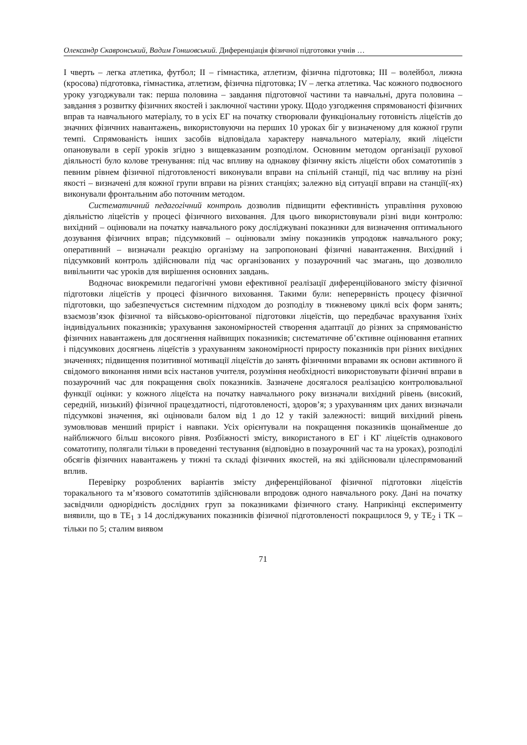Олександр Скавронський, Вадим Гоншовський. Диференціація фізичної підготовки учнів …
І чверть – легка атлетика, футбол; ІІ – гімнастика, атлетизм, фізична підготовка; ІІІ – волейбол, лижна (кросова) підготовка, гімнастика, атлетизм, фізична підготовка; IV – легка атлетика. Час кожного подвоєного уроку узгоджували так: перша половина – завдання підготовчої частини та навчальні, друга половина – завдання з розвитку фізичних якостей і заключної частини уроку. Щодо узгодження спрямованості фізичних вправ та навчального матеріалу, то в усіх ЕГ на початку створювали функціональну готовність ліцеїстів до значних фізичних навантажень, використовуючи на перших 10 уроках біг у визначеному для кожної групи темпі. Спрямованість інших засобів відповідала характеру навчального матеріалу, який ліцеїсти опановували в серії уроків згідно з вищевказаним розподілом. Основним методом організації рухової діяльності було колове тренування: під час впливу на однакову фізичну якість ліцеїсти обох соматотипів з певним рівнем фізичної підготовленості виконували вправи на спільній станції, під час впливу на різні якості – визначені для кожної групи вправи на різних станціях; залежно від ситуації вправи на станції(-ях) виконували фронтальним або поточним методом.
Систематичний педагогічний контроль дозволив підвищити ефективність управління руховою діяльністю ліцеїстів у процесі фізичного виховання. Для цього використовували різні види контролю: вихідний – оцінювали на початку навчального року досліджувані показники для визначення оптимального дозування фізичних вправ; підсумковий – оцінювали зміну показників упродовж навчального року; оперативний – визначали реакцію організму на запропоновані фізичні навантаження. Вихідний і підсумковий контроль здійснювали під час організованих у позаурочний час змагань, що дозволило вивільнити час уроків для вирішення основних завдань.
Водночас виокремили педагогічні умови ефективної реалізації диференційованого змісту фізичної підготовки ліцеїстів у процесі фізичного виховання. Такими були: неперервність процесу фізичної підготовки, що забезпечується системним підходом до розподілу в тижневому циклі всіх форм занять; взаємозв’язок фізичної та військово-орієнтованої підготовки ліцеїстів, що передбачає врахування їхніх індивідуальних показників; урахування закономірностей створення адаптації до різних за спрямованістю фізичних навантажень для досягнення найвищих показників; систематичне об’єктивне оцінювання етапних і підсумкових досягнень ліцеїстів з урахуванням закономірності приросту показників при різних вихідних значеннях; підвищення позитивної мотивації ліцеїстів до занять фізичними вправами як основи активного й свідомого виконання ними всіх настанов учителя, розуміння необхідності використовувати фізичні вправи в позаурочний час для покращення своїх показників. Зазначене досягалося реалізацією контролювальної функції оцінки: у кожного ліцеїста на початку навчального року визначали вихідний рівень (високий, середній, низький) фізичної працездатності, підготовленості, здоров’я; з урахуванням цих даних визначали підсумкові значення, які оцінювали балом від 1 до 12 у такій залежності: вищий вихідний рівень зумовлював менший приріст і навпаки. Усіх орієнтували на покращення показників щонайменше до найближчого більш високого рівня. Розбіжності змісту, використаного в ЕГ і КГ ліцеїстів однакового соматотипу, полягали тільки в проведенні тестування (відповідно в позаурочний час та на уроках), розподілі обсягів фізичних навантажень у тижні та складі фізичних якостей, на які здійснювали цілеспрямований вплив.
Перевірку розроблених варіантів змісту диференційованої фізичної підготовки ліцеїстів торакального та м’язового соматотипів здійснювали впродовж одного навчального року. Дані на початку засвідчили однорідність дослідних груп за показниками фізичного стану. Наприкінці експерименту виявили, що в ТЕ<sub>1</sub> з 14 досліджуваних показників фізичної підготовленості покращилося 9, у ТЕ<sub>2</sub> і ТК – тільки по 5; сталим виявом
71